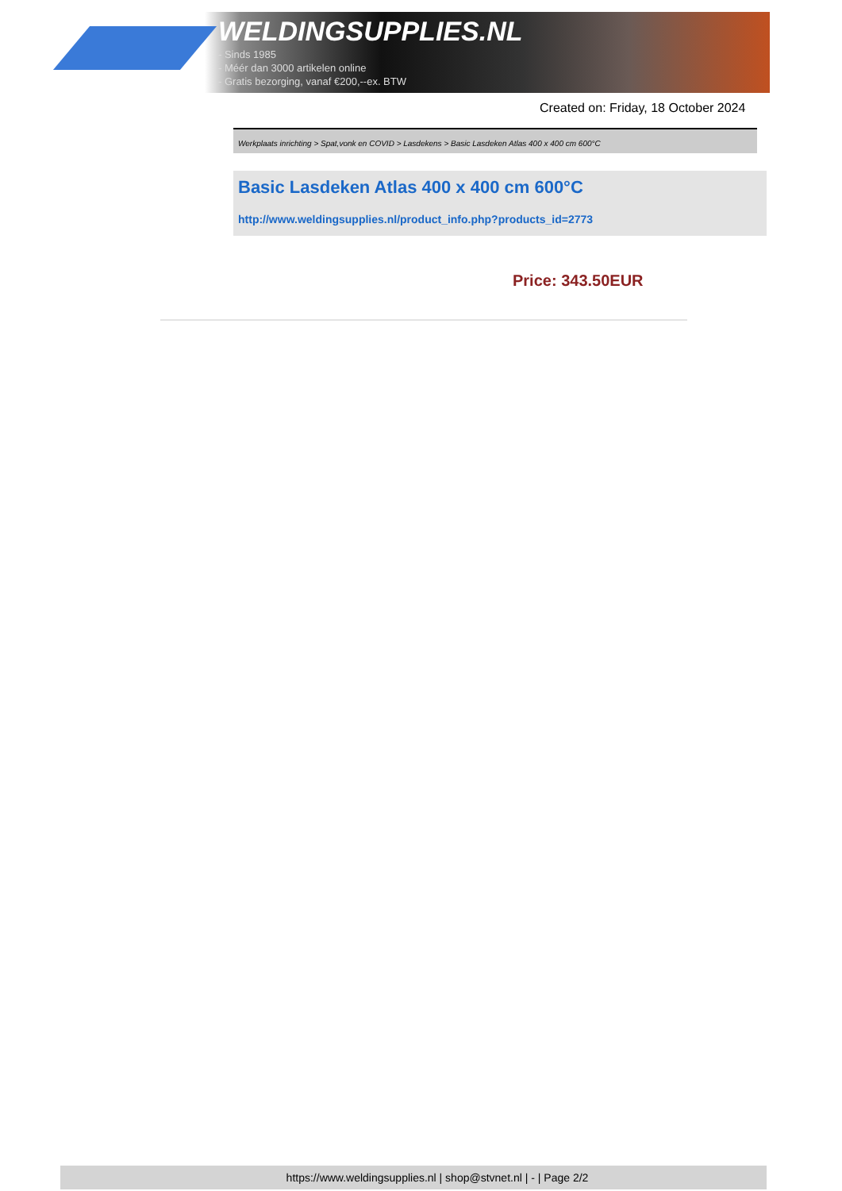WELDINGSUPPLIES.NL
- Sinds 1985
- Méér dan 3000 artikelen online
- Gratis bezorging, vanaf €200,--ex. BTW
Created on: Friday, 18 October 2024
Werkplaats inrichting > Spat,vonk en COVID > Lasdekens > Basic Lasdeken Atlas 400 x 400 cm 600°C
Basic Lasdeken Atlas 400 x 400 cm 600°C
http://www.weldingsupplies.nl/product_info.php?products_id=2773
Price: 343.50EUR
https://www.weldingsupplies.nl | shop@stvnet.nl | - | Page 2/2